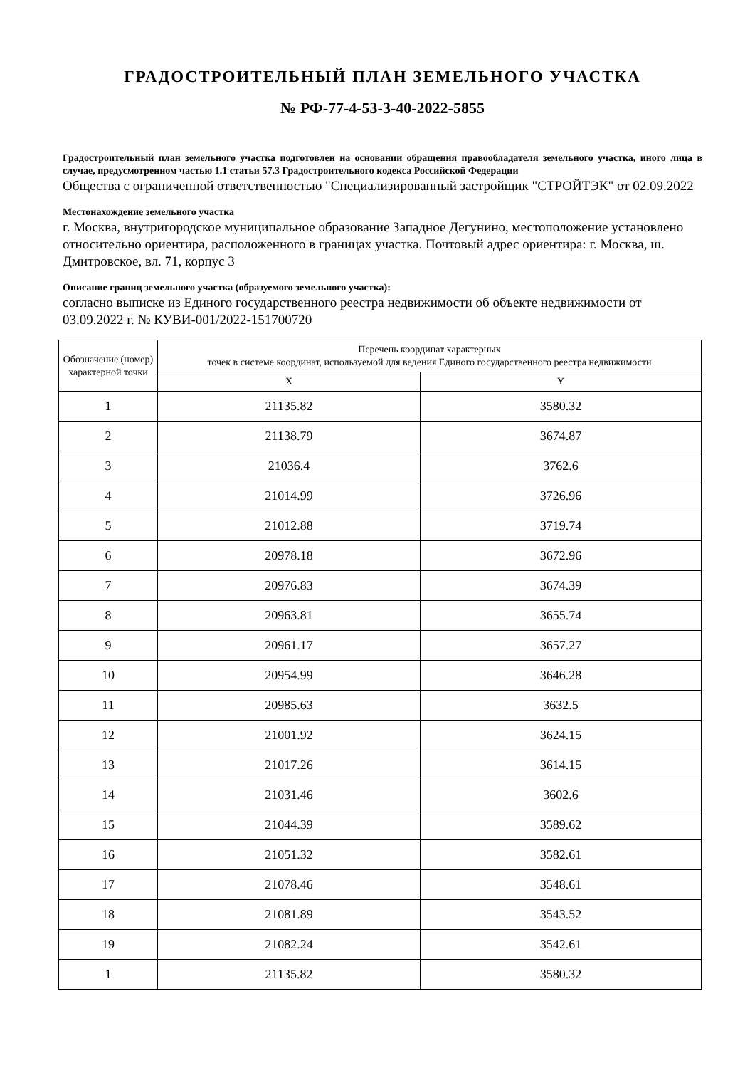ГРАДОСТРОИТЕЛЬНЫЙ ПЛАН ЗЕМЕЛЬНОГО УЧАСТКА
№ РФ-77-4-53-3-40-2022-5855
Градостроительный план земельного участка подготовлен на основании обращения правообладателя земельного участка, иного лица в случае, предусмотренном частью 1.1 статьи 57.3 Градостроительного кодекса Российской Федерации
Общества с ограниченной ответственностью "Специализированный застройщик "СТРОЙТЭК" от 02.09.2022
Местонахождение земельного участка
г. Москва, внутригородское муниципальное образование Западное Дегунино, местоположение установлено относительно ориентира, расположенного в границах участка. Почтовый адрес ориентира: г. Москва, ш. Дмитровское, вл. 71, корпус 3
Описание границ земельного участка (образуемого земельного участка):
согласно выписке из Единого государственного реестра недвижимости об объекте недвижимости от 03.09.2022 г. № КУВИ-001/2022-151700720
| Обозначение (номер) характерной точки | Перечень координат характерных точек в системе координат, используемой для ведения Единого государственного реестра недвижимости | |
| --- | --- | --- |
| | X | Y |
| 1 | 21135.82 | 3580.32 |
| 2 | 21138.79 | 3674.87 |
| 3 | 21036.4 | 3762.6 |
| 4 | 21014.99 | 3726.96 |
| 5 | 21012.88 | 3719.74 |
| 6 | 20978.18 | 3672.96 |
| 7 | 20976.83 | 3674.39 |
| 8 | 20963.81 | 3655.74 |
| 9 | 20961.17 | 3657.27 |
| 10 | 20954.99 | 3646.28 |
| 11 | 20985.63 | 3632.5 |
| 12 | 21001.92 | 3624.15 |
| 13 | 21017.26 | 3614.15 |
| 14 | 21031.46 | 3602.6 |
| 15 | 21044.39 | 3589.62 |
| 16 | 21051.32 | 3582.61 |
| 17 | 21078.46 | 3548.61 |
| 18 | 21081.89 | 3543.52 |
| 19 | 21082.24 | 3542.61 |
| 1 | 21135.82 | 3580.32 |